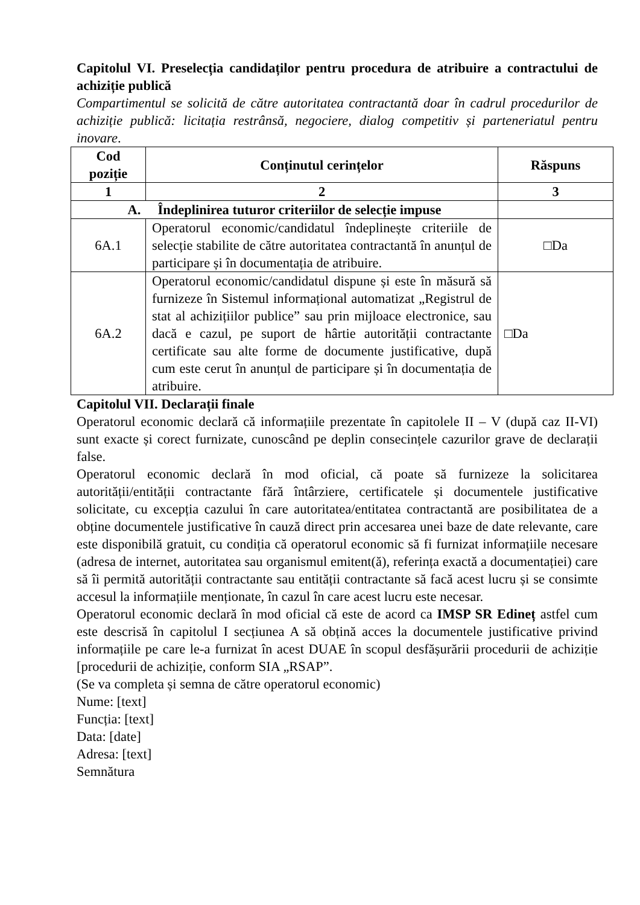Capitolul VI. Preselecția candidaților pentru procedura de atribuire a contractului de achiziție publică
Compartimentul se solicită de către autoritatea contractantă doar în cadrul procedurilor de achiziție publică: licitația restrânsă, negociere, dialog competitiv și parteneriatul pentru inovare.
| Cod poziție | Conținutul cerințelor | Răspuns |
| --- | --- | --- |
| 1 | 2 | 3 |
| A. Îndeplinirea tuturor criteriilor de selecție impuse | | |
| 6A.1 | Operatorul economic/candidatul îndeplinește criteriile de selecție stabilite de către autoritatea contractantă în anunțul de participare și în documentația de atribuire. | □Da |
| 6A.2 | Operatorul economic/candidatul dispune și este în măsură să furnizeze în Sistemul informațional automatizat „Registrul de stat al achizițiilor publice” sau prin mijloace electronice, sau dacă e cazul, pe suport de hârtie autorității contractante certificate sau alte forme de documente justificative, după cum este cerut în anunțul de participare și în documentația de atribuire. | □Da |
Capitolul VII. Declarații finale
Operatorul economic declară că informațiile prezentate în capitolele II – V (după caz II-VI) sunt exacte și corect furnizate, cunoscând pe deplin consecințele cazurilor grave de declarații false.
Operatorul economic declară în mod oficial, că poate să furnizeze la solicitarea autorității/entității contractante fără întârziere, certificatele și documentele justificative solicitate, cu excepția cazului în care autoritatea/entitatea contractantă are posibilitatea de a obține documentele justificative în cauză direct prin accesarea unei baze de date relevante, care este disponibilă gratuit, cu condiția că operatorul economic să fi furnizat informațiile necesare (adresa de internet, autoritatea sau organismul emitent(ă), referința exactă a documentației) care să îi permită autorității contractante sau entității contractante să facă acest lucru și se consimte accesul la informațiile menționate, în cazul în care acest lucru este necesar.
Operatorul economic declară în mod oficial că este de acord ca IMSP SR Edineț astfel cum este descrisă în capitolul I secțiunea A să obțină acces la documentele justificative privind informațiile pe care le-a furnizat în acest DUAE în scopul desfășurării procedurii de achiziție [procedurii de achiziție, conform SIA „RSAP”.
(Se va completa și semna de către operatorul economic)
Nume: [text]
Funcția: [text]
Data: [date]
Adresa: [text]
Semnătura